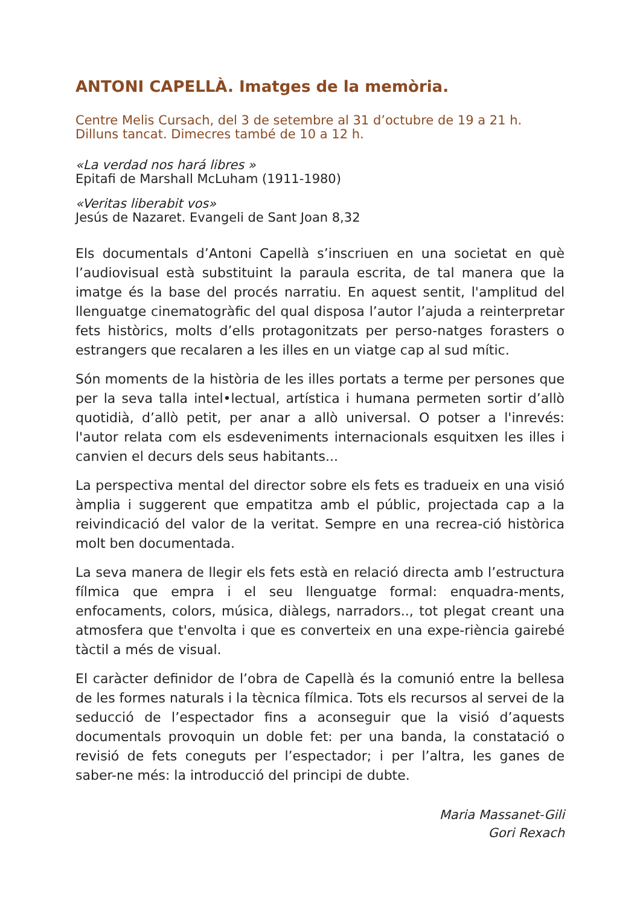ANTONI CAPELLÀ. Imatges de la memòria.
Centre Melis Cursach, del 3 de setembre al 31 d’octubre de 19 a 21 h.
Dilluns tancat. Dimecres també de 10 a 12 h.
«La verdad nos hará libres »
Epitafi de Marshall McLuham (1911-1980)
«Veritas liberabit vos»
Jesús de Nazaret. Evangeli de Sant Joan 8,32
Els documentals d’Antoni Capellà s’inscriuen en una societat en què l’audiovisual està substituint la paraula escrita, de tal manera que la imatge és la base del procés narratiu. En aquest sentit, l'amplitud del llenguatge cinematogràfic del qual disposa l’autor l’ajuda a reinterpretar fets històrics, molts d’ells protagonitzats per perso-natges forasters o estrangers que recalaren a les illes en un viatge cap al sud mític.
Són moments de la història de les illes portats a terme per persones que per la seva talla intel•lectual, artística i humana permeten sortir d’allò quotidià, d’allò petit, per anar a allò universal. O potser a l'inrevés: l'autor relata com els esdeveniments internacionals esquitxen les illes i canvien el decurs dels seus habitants...
La perspectiva mental del director sobre els fets es tradueix en una visió àmplia i suggerent que empatitza amb el públic, projectada cap a la reivindicació del valor de la veritat. Sempre en una recrea-ció històrica molt ben documentada.
La seva manera de llegir els fets està en relació directa amb l’estructura fílmica que empra i el seu llenguatge formal: enquadra-ments, enfocaments, colors, música, diàlegs, narradors.., tot plegat creant una atmosfera que t'envolta i que es converteix en una expe-riència gairebé tàctil a més de visual.
El caràcter definidor de l’obra de Capellà és la comunió entre la bellesa de les formes naturals i la tècnica fílmica. Tots els recursos al servei de la seducció de l’espectador fins a aconseguir que la visió d’aquests documentals provoquin un doble fet: per una banda, la constatació o revisió de fets coneguts per l’espectador; i per l’altra, les ganes de saber-ne més: la introducció del principi de dubte.
Maria Massanet-Gili
Gori Rexach